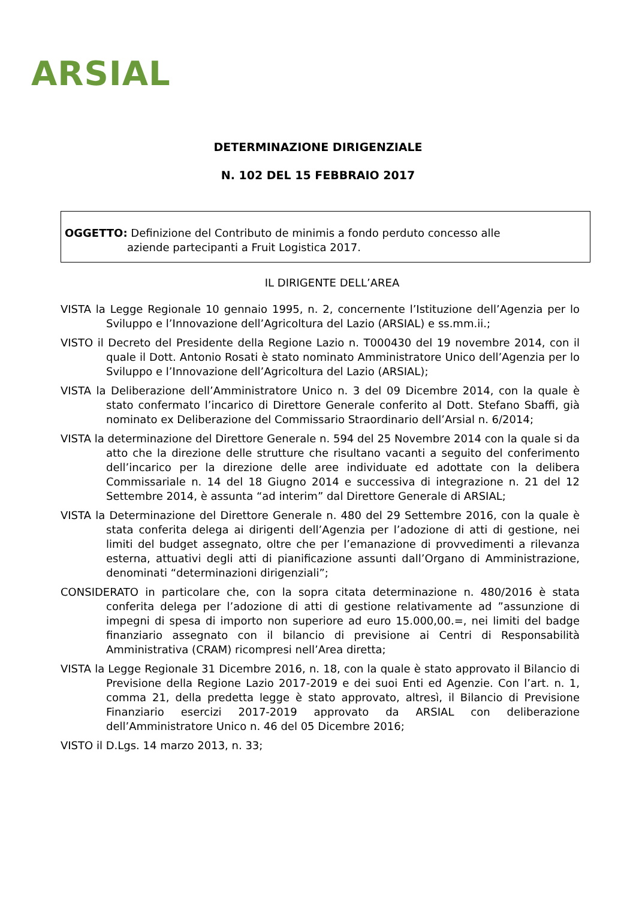ARSIAL
DETERMINAZIONE DIRIGENZIALE
N. 102 DEL 15 FEBBRAIO 2017
OGGETTO: Definizione del Contributo de minimis a fondo perduto concesso alle
aziende partecipanti a Fruit Logistica 2017.
IL DIRIGENTE DELL’AREA
VISTA la Legge Regionale 10 gennaio 1995, n. 2, concernente l’Istituzione dell’Agenzia per lo Sviluppo e l’Innovazione dell’Agricoltura del Lazio (ARSIAL) e ss.mm.ii.;
VISTO il Decreto del Presidente della Regione Lazio n. T000430 del 19 novembre 2014, con il quale il Dott. Antonio Rosati è stato nominato Amministratore Unico dell’Agenzia per lo Sviluppo e l’Innovazione dell’Agricoltura del Lazio (ARSIAL);
VISTA la Deliberazione dell’Amministratore Unico n. 3 del 09 Dicembre 2014, con la quale è stato confermato l’incarico di Direttore Generale conferito al Dott. Stefano Sbaffi, già nominato ex Deliberazione del Commissario Straordinario dell’Arsial n. 6/2014;
VISTA la determinazione del Direttore Generale n. 594 del 25 Novembre 2014 con la quale si da atto che la direzione delle strutture che risultano vacanti a seguito del conferimento dell’incarico per la direzione delle aree individuate ed adottate con la delibera Commissariale n. 14 del 18 Giugno 2014 e successiva di integrazione n. 21 del 12 Settembre 2014, è assunta “ad interim” dal Direttore Generale di ARSIAL;
VISTA la Determinazione del Direttore Generale n. 480 del 29 Settembre 2016, con la quale è stata conferita delega ai dirigenti dell’Agenzia per l’adozione di atti di gestione, nei limiti del budget assegnato, oltre che per l’emanazione di provvedimenti a rilevanza esterna, attuativi degli atti di pianificazione assunti dall’Organo di Amministrazione, denominati “determinazioni dirigenziali”;
CONSIDERATO in particolare che, con la sopra citata determinazione n. 480/2016 è stata conferita delega per l’adozione di atti di gestione relativamente ad ”assunzione di impegni di spesa di importo non superiore ad euro 15.000,00.=, nei limiti del badge finanziario assegnato con il bilancio di previsione ai Centri di Responsabilità Amministrativa (CRAM) ricompresi nell’Area diretta;
VISTA la Legge Regionale 31 Dicembre 2016, n. 18, con la quale è stato approvato il Bilancio di Previsione della Regione Lazio 2017-2019 e dei suoi Enti ed Agenzie. Con l’art. n. 1, comma 21, della predetta legge è stato approvato, altresì, il Bilancio di Previsione Finanziario esercizi 2017-2019 approvato da ARSIAL con deliberazione dell’Amministratore Unico n. 46 del 05 Dicembre 2016;
VISTO il D.Lgs. 14 marzo 2013, n. 33;